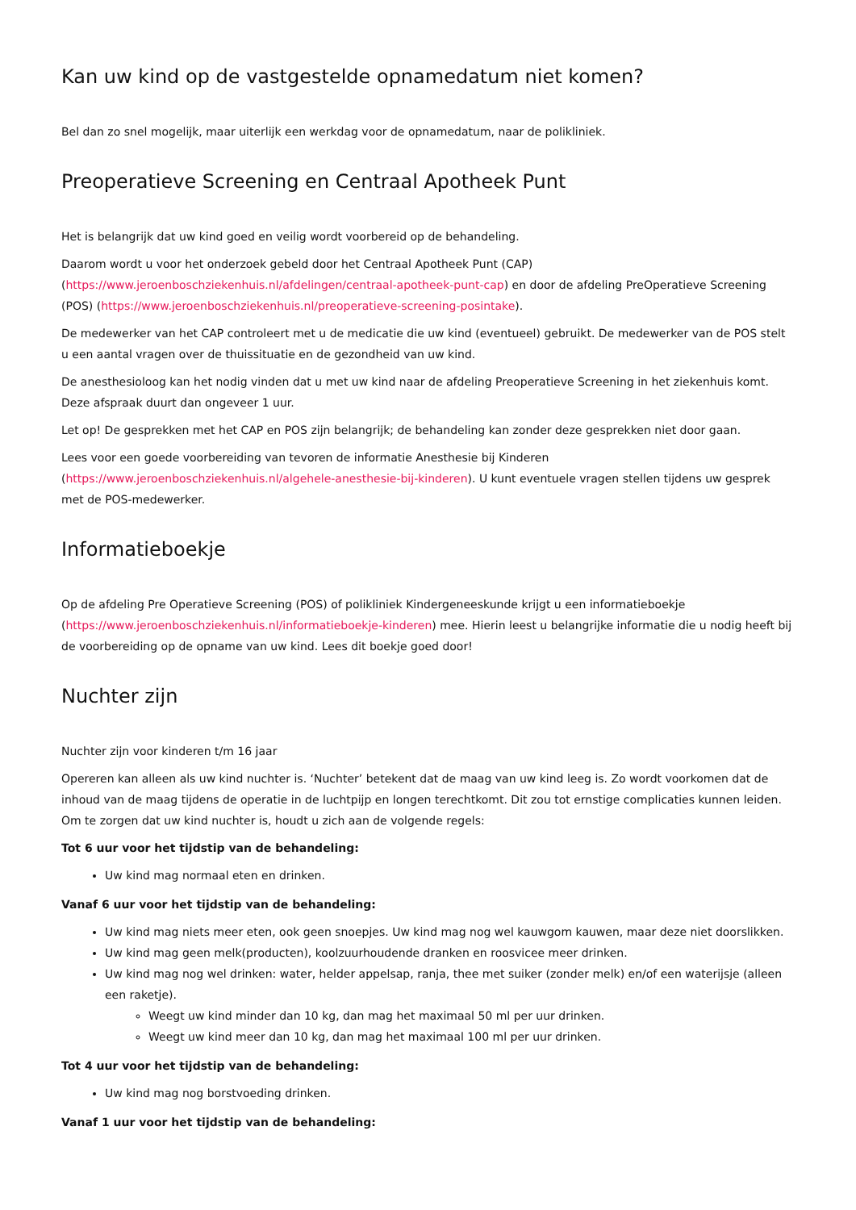Kan uw kind op de vastgestelde opnamedatum niet komen?
Bel dan zo snel mogelijk, maar uiterlijk een werkdag voor de opnamedatum, naar de polikliniek.
Preoperatieve Screening en Centraal Apotheek Punt
Het is belangrijk dat uw kind goed en veilig wordt voorbereid op de behandeling.
Daarom wordt u voor het onderzoek gebeld door het Centraal Apotheek Punt (CAP) (https://www.jeroenboschziekenhuis.nl/afdelingen/centraal-apotheek-punt-cap) en door de afdeling PreOperatieve Screening (POS) (https://www.jeroenboschziekenhuis.nl/preoperatieve-screening-posintake).
De medewerker van het CAP controleert met u de medicatie die uw kind (eventueel) gebruikt. De medewerker van de POS stelt u een aantal vragen over de thuissituatie en de gezondheid van uw kind.
De anesthesioloog kan het nodig vinden dat u met uw kind naar de afdeling Preoperatieve Screening in het ziekenhuis komt. Deze afspraak duurt dan ongeveer 1 uur.
Let op! De gesprekken met het CAP en POS zijn belangrijk; de behandeling kan zonder deze gesprekken niet door gaan.
Lees voor een goede voorbereiding van tevoren de informatie Anesthesie bij Kinderen (https://www.jeroenboschziekenhuis.nl/algehele-anesthesie-bij-kinderen). U kunt eventuele vragen stellen tijdens uw gesprek met de POS-medewerker.
Informatieboekje
Op de afdeling Pre Operatieve Screening (POS) of polikliniek Kindergeneeskunde krijgt u een informatieboekje (https://www.jeroenboschziekenhuis.nl/informatieboekje-kinderen) mee. Hierin leest u belangrijke informatie die u nodig heeft bij de voorbereiding op de opname van uw kind. Lees dit boekje goed door!
Nuchter zijn
Nuchter zijn voor kinderen t/m 16 jaar
Opereren kan alleen als uw kind nuchter is. ‘Nuchter’ betekent dat de maag van uw kind leeg is. Zo wordt voorkomen dat de inhoud van de maag tijdens de operatie in de luchtpijp en longen terechtkomt. Dit zou tot ernstige complicaties kunnen leiden.
Om te zorgen dat uw kind nuchter is, houdt u zich aan de volgende regels:
Tot 6 uur voor het tijdstip van de behandeling:
Uw kind mag normaal eten en drinken.
Vanaf 6 uur voor het tijdstip van de behandeling:
Uw kind mag niets meer eten, ook geen snoepjes. Uw kind mag nog wel kauwgom kauwen, maar deze niet doorslikken.
Uw kind mag geen melk(producten), koolzuurhoudende dranken en roosvicee meer drinken.
Uw kind mag nog wel drinken: water, helder appelsap, ranja, thee met suiker (zonder melk) en/of een waterijsje (alleen een raketje).
Weegt uw kind minder dan 10 kg, dan mag het maximaal 50 ml per uur drinken.
Weegt uw kind meer dan 10 kg, dan mag het maximaal 100 ml per uur drinken.
Tot 4 uur voor het tijdstip van de behandeling:
Uw kind mag nog borstvoeding drinken.
Vanaf 1 uur voor het tijdstip van de behandeling: